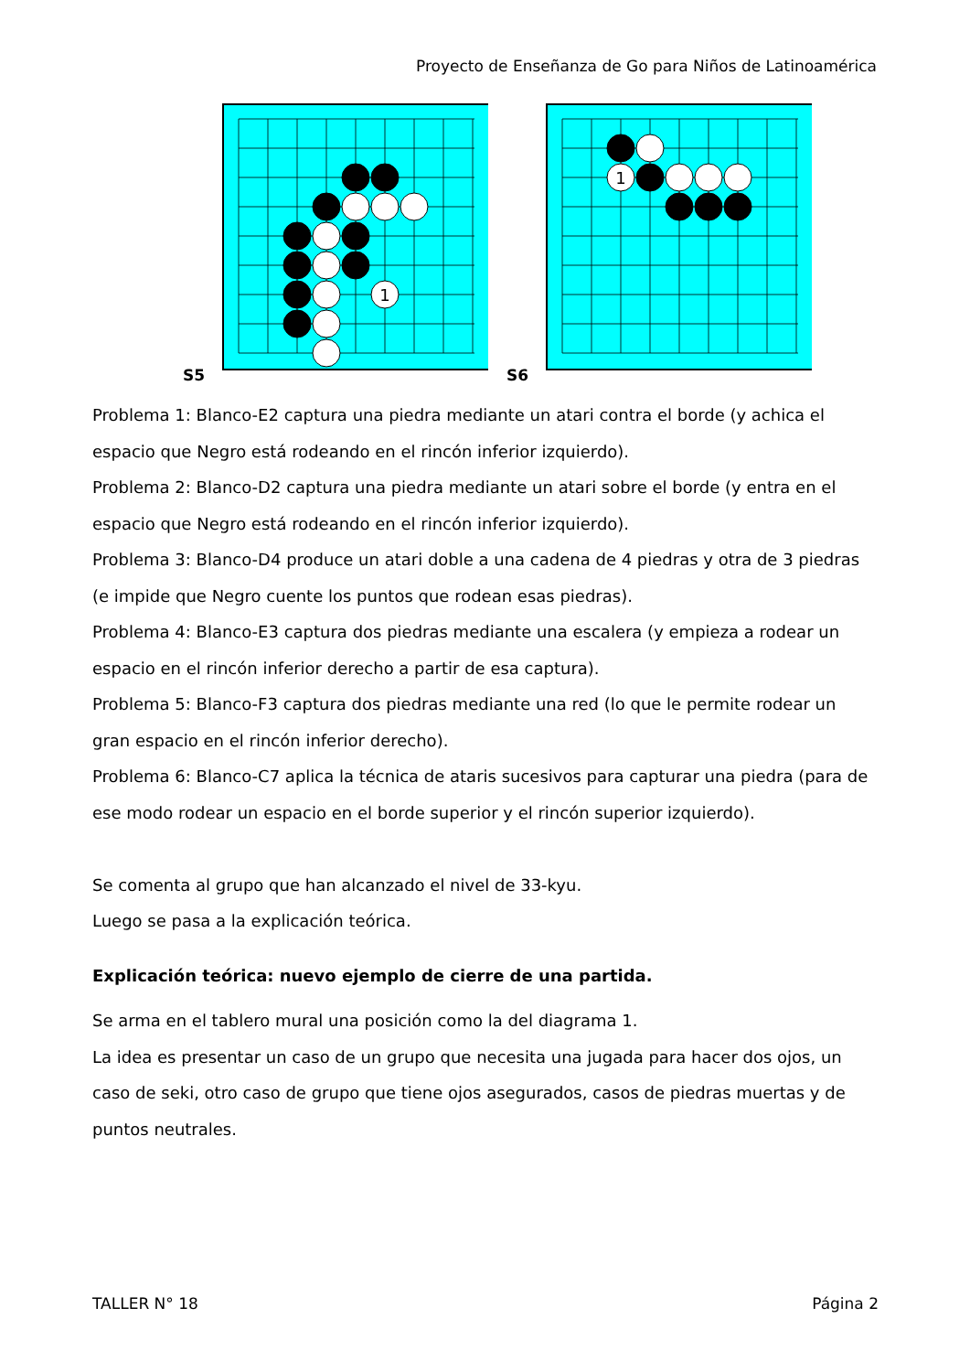Proyecto de Enseñanza de Go para Niños de Latinoamérica
S5
1
S6
1
Problema 1: Blanco-E2 captura una piedra mediante un atari contra el borde (y achica el espacio que Negro está rodeando en el rincón inferior izquierdo).
Problema 2: Blanco-D2 captura una piedra mediante un atari sobre el borde (y entra en el espacio que Negro está rodeando en el rincón inferior izquierdo).
Problema 3: Blanco-D4 produce un atari doble a una cadena de 4 piedras y otra de 3 piedras (e impide que Negro cuente los puntos que rodean esas piedras).
Problema 4: Blanco-E3 captura dos piedras mediante una escalera (y empieza a rodear un espacio en el rincón inferior derecho a partir de esa captura).
Problema 5: Blanco-F3 captura dos piedras mediante una red (lo que le permite rodear un gran espacio en el rincón inferior derecho).
Problema 6: Blanco-C7 aplica la técnica de ataris sucesivos para capturar una piedra (para de ese modo rodear un espacio en el borde superior y el rincón superior izquierdo).
Se comenta al grupo que han alcanzado el nivel de 33-kyu.
Luego se pasa a la explicación teórica.
Explicación teórica: nuevo ejemplo de cierre de una partida.
Se arma en el tablero mural una posición como la del diagrama 1.
La idea es presentar un caso de un grupo que necesita una jugada para hacer dos ojos, un caso de seki, otro caso de grupo que tiene ojos asegurados, casos de piedras muertas y de puntos neutrales.
TALLER N° 18 Página 2